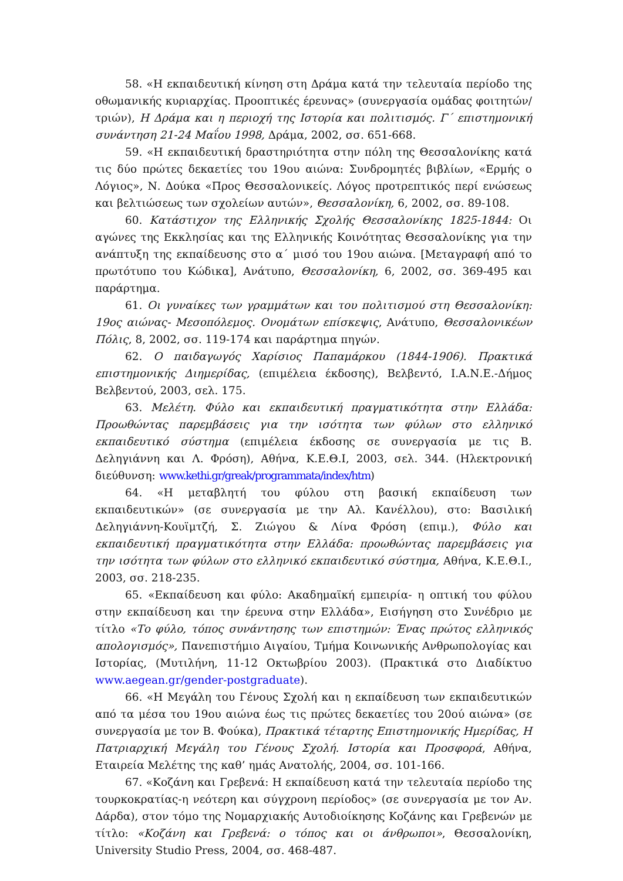58. «Η εκπαιδευτική κίνηση στη Δράμα κατά την τελευταία περίοδο της οθωμανικής κυριαρχίας. Προοπτικές έρευνας» (συνεργασία ομάδας φοιτητών/τριών), Η Δράμα και η περιοχή της Ιστορία και πολιτισμός. Γ΄ επιστημονική συνάντηση 21-24 Μαΐου 1998, Δράμα, 2002, σσ. 651-668.
59. «Η εκπαιδευτική δραστηριότητα στην πόλη της Θεσσαλονίκης κατά τις δύο πρώτες δεκαετίες του 19ου αιώνα: Συνδρομητές βιβλίων, «Ερμής ο Λόγιος», Ν. Δούκα «Προς Θεσσαλονικείς. Λόγος προτρεπτικός περί ενώσεως και βελτιώσεως των σχολείων αυτών», Θεσσαλονίκη, 6, 2002, σσ. 89-108.
60. Κατάστιχον της Ελληνικής Σχολής Θεσσαλονίκης 1825-1844: Οι αγώνες της Εκκλησίας και της Ελληνικής Κοινότητας Θεσσαλονίκης για την ανάπτυξη της εκπαίδευσης στο α΄ μισό του 19ου αιώνα. [Μεταγραφή από το πρωτότυπο του Κώδικα], Ανάτυπο, Θεσσαλονίκη, 6, 2002, σσ. 369-495 και παράρτημα.
61. Οι γυναίκες των γραμμάτων και του πολιτισμού στη Θεσσαλονίκη: 19ος αιώνας- Μεσοπόλεμος. Ονομάτων επίσκεψις, Ανάτυπο, Θεσσαλονικέων Πόλις, 8, 2002, σσ. 119-174 και παράρτημα πηγών.
62. Ο παιδαγωγός Χαρίσιος Παπαμάρκου (1844-1906). Πρακτικά επιστημονικής Διημερίδας, (επιμέλεια έκδοσης), Βελβεντό, Ι.Α.Ν.Ε.-Δήμος Βελβεντού, 2003, σελ. 175.
63. Μελέτη. Φύλο και εκπαιδευτική πραγματικότητα στην Ελλάδα: Προωθώντας παρεμβάσεις για την ισότητα των φύλων στο ελληνικό εκπαιδευτικό σύστημα (επιμέλεια έκδοσης σε συνεργασία με τις Β. Δεληγιάννη και Λ. Φρόση), Αθήνα, Κ.Ε.Θ.Ι, 2003, σελ. 344. (Ηλεκτρονική διεύθυνση: www.kethi.gr/greak/programmata/index/htm)
64. «Η μεταβλητή του φύλου στη βασική εκπαίδευση των εκπαιδευτικών» (σε συνεργασία με την Αλ. Κανέλλου), στο: Βασιλική Δεληγιάννη-Κουϊμτζή, Σ. Ζιώγου & Λίνα Φρόση (επιμ.), Φύλο και εκπαιδευτική πραγματικότητα στην Ελλάδα: προωθώντας παρεμβάσεις για την ισότητα των φύλων στο ελληνικό εκπαιδευτικό σύστημα, Αθήνα, Κ.Ε.Θ.Ι., 2003, σσ. 218-235.
65. «Εκπαίδευση και φύλο: Ακαδημαϊκή εμπειρία- η οπτική του φύλου στην εκπαίδευση και την έρευνα στην Ελλάδα», Εισήγηση στο Συνέδριο με τίτλο «Το φύλο, τόπος συνάντησης των επιστημών: Ένας πρώτος ελληνικός απολογισμός», Πανεπιστήμιο Αιγαίου, Τμήμα Κοινωνικής Ανθρωπολογίας και Ιστορίας, (Μυτιλήνη, 11-12 Οκτωβρίου 2003). (Πρακτικά στο Διαδίκτυο www.aegean.gr/gender-postgraduate).
66. «Η Μεγάλη του Γένους Σχολή και η εκπαίδευση των εκπαιδευτικών από τα μέσα του 19ου αιώνα έως τις πρώτες δεκαετίες του 20ού αιώνα» (σε συνεργασία με τον Β. Φούκα), Πρακτικά τέταρτης Επιστημονικής Ημερίδας, Η Πατριαρχική Μεγάλη του Γένους Σχολή. Ιστορία και Προσφορά, Αθήνα, Εταιρεία Μελέτης της καθ’ ημάς Ανατολής, 2004, σσ. 101-166.
67. «Κοζάνη και Γρεβενά: Η εκπαίδευση κατά την τελευταία περίοδο της τουρκοκρατίας-η νεότερη και σύγχρονη περίοδος» (σε συνεργασία με τον Αν. Δάρδα), στον τόμο της Νομαρχιακής Αυτοδιοίκησης Κοζάνης και Γρεβενών με τίτλο: «Κοζάνη και Γρεβενά: ο τόπος και οι άνθρωποι», Θεσσαλονίκη, University Studio Press, 2004, σσ. 468-487.